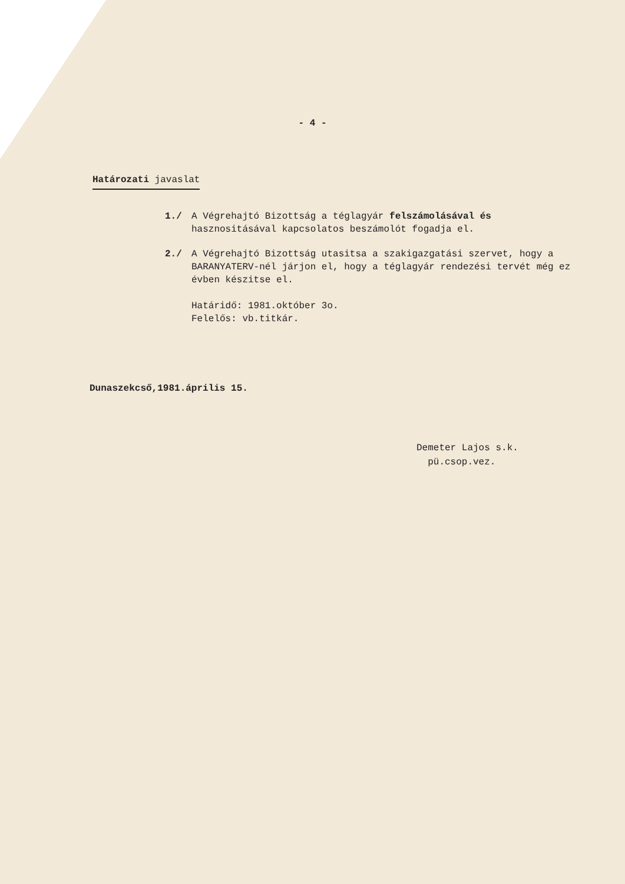- 4 -
Határozati javaslat
1./ A Végrehajtó Bizottság a téglagyár felszámolásával és hasznositásával kapcsolatos beszámolót fogadja el.
2./ A Végrehajtó Bizottság utasitsa a szakigazgatási szervet, hogy a BARANYATERV-nél járjon el, hogy a téglagyár rendezési tervét még ez évben készitse el.
Határidő: 1981.október 3o.
Felelős: vb.titkár.
Dunaszekcső,1981.április 15.
Demeter Lajos s.k.
pü.csop.vez.